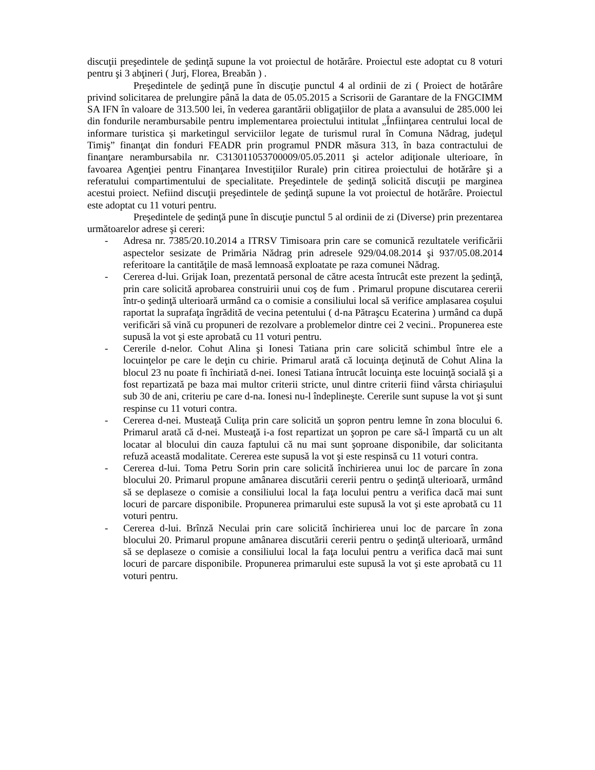discuţii preşedintele de şedinţă supune la vot proiectul de hotărâre. Proiectul este adoptat cu 8 voturi pentru şi 3 abţineri ( Jurj, Florea, Breabăn ) .
Preşedintele de şedinţă pune în discuţie punctul 4 al ordinii de zi ( Proiect de hotărâre privind solicitarea de prelungire până la data de 05.05.2015 a Scrisorii de Garantare de la FNGCIMM SA IFN în valoare de 313.500 lei, în vederea garantării obligaţiilor de plata a avansului de 285.000 lei din fondurile nerambursabile pentru implementarea proiectului intitulat „Înfiinţarea centrului local de informare turistica și marketingul serviciilor legate de turismul rural în Comuna Nădrag, judeţul Timiş” finanţat din fonduri FEADR prin programul PNDR măsura 313, în baza contractului de finanţare nerambursabila nr. C313011053700009/05.05.2011 şi actelor adiţionale ulterioare, în favoarea Agenţiei pentru Finanţarea Investiţiilor Rurale) prin citirea proiectului de hotărâre şi a referatului compartimentului de specialitate. Preşedintele de şedinţă solicită discuţii pe marginea acestui proiect. Nefiind discuţii preşedintele de şedinţă supune la vot proiectul de hotărâre. Proiectul este adoptat cu 11 voturi pentru.
Preşedintele de şedinţă pune în discuţie punctul 5 al ordinii de zi (Diverse) prin prezentarea următoarelor adrese şi cereri:
- Adresa nr. 7385/20.10.2014 a ITRSV Timisoara prin care se comunică rezultatele verificării aspectelor sesizate de Primăria Nădrag prin adresele 929/04.08.2014 şi 937/05.08.2014 referitoare la cantităţile de masă lemnoasă exploatate pe raza comunei Nădrag.
- Cererea d-lui. Grijak Ioan, prezentată personal de către acesta întrucât este prezent la şedinţă, prin care solicită aprobarea construirii unui coş de fum . Primarul propune discutarea cererii într-o şedinţă ulterioară urmând ca o comisie a consiliului local să verifice amplasarea coşului raportat la suprafaţa îngrădită de vecina petentului ( d-na Pătraşcu Ecaterina ) urmând ca după verificări să vină cu propuneri de rezolvare a problemelor dintre cei 2 vecini.. Propunerea este supusă la vot şi este aprobată cu 11 voturi pentru.
- Cererile d-nelor. Cohut Alina şi Ionesi Tatiana prin care solicită schimbul între ele a locuinţelor pe care le deţin cu chirie. Primarul arată că locuinţa deţinută de Cohut Alina la blocul 23 nu poate fi închiriată d-nei. Ionesi Tatiana întrucât locuinţa este locuinţă socială şi a fost repartizată pe baza mai multor criterii stricte, unul dintre criterii fiind vârsta chiriaşului sub 30 de ani, criteriu pe care d-na. Ionesi nu-l îndeplineşte. Cererile sunt supuse la vot şi sunt respinse cu 11 voturi contra.
- Cererea d-nei. Musteaţă Culiţa prin care solicită un şopron pentru lemne în zona blocului 6. Primarul arată că d-nei. Musteaţă i-a fost repartizat un şopron pe care să-l împartă cu un alt locatar al blocului din cauza faptului că nu mai sunt şoproane disponibile, dar solicitanta refuză această modalitate. Cererea este supusă la vot şi este respinsă cu 11 voturi contra.
- Cererea d-lui. Toma Petru Sorin prin care solicită închirierea unui loc de parcare în zona blocului 20. Primarul propune amânarea discutării cererii pentru o şedinţă ulterioară, urmând să se deplaseze o comisie a consiliului local la faţa locului pentru a verifica dacă mai sunt locuri de parcare disponibile. Propunerea primarului este supusă la vot şi este aprobată cu 11 voturi pentru.
- Cererea d-lui. Brînză Neculai prin care solicită închirierea unui loc de parcare în zona blocului 20. Primarul propune amânarea discutării cererii pentru o şedinţă ulterioară, urmând să se deplaseze o comisie a consiliului local la faţa locului pentru a verifica dacă mai sunt locuri de parcare disponibile. Propunerea primarului este supusă la vot şi este aprobată cu 11 voturi pentru.